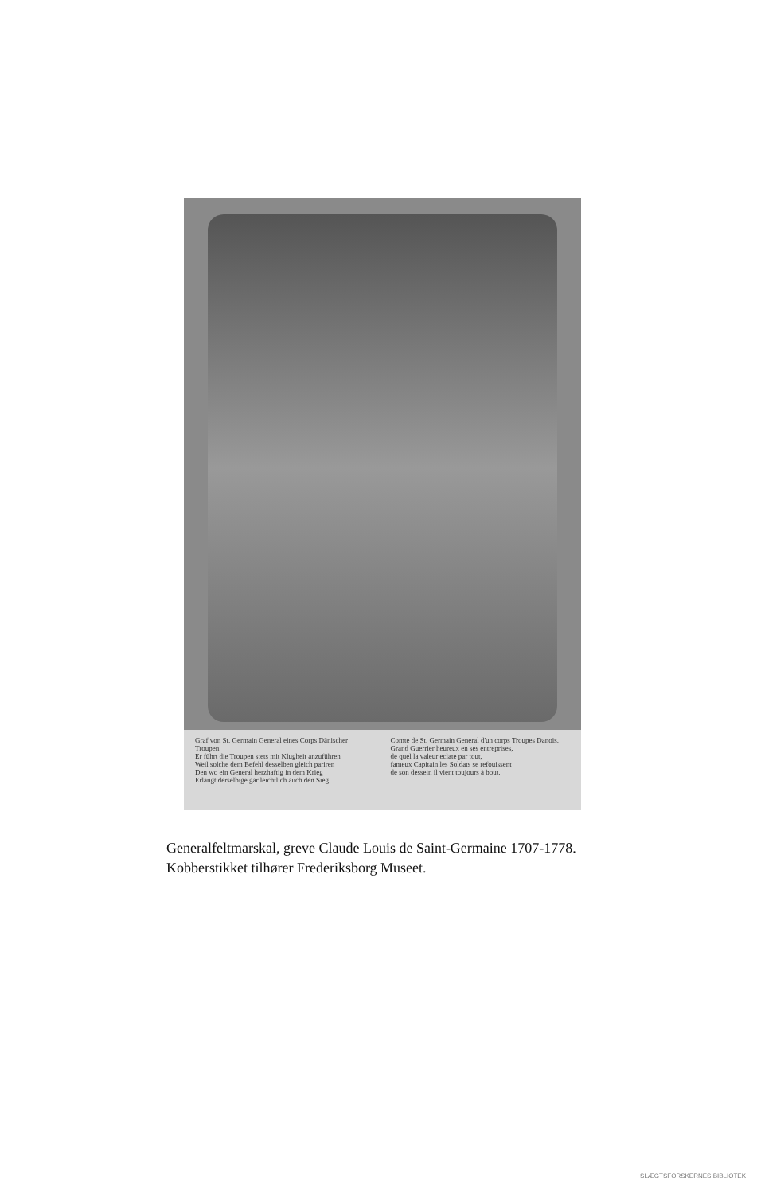Graf von St. Germain General eines Corps Dänischer Troupen.
Er führt die Troupen stets mit Klugheit anzuführen
Weil solche dem Befehl desselben gleich pariren
Den wo ein General herzhaftig in dem Krieg
Erlangt derselbige gar leichtlich auch den Sieg.
Comte de St. Germain General d'un corps Troupes Danois.
Grand Guerrier heureux en ses entreprises,
de quel la valeur eclate par tout,
fameux Capitain les Soldats se refouissent
de son dessein il vient toujours à bout.
Generalfeltmarskal, greve Claude Louis de Saint-Germaine 1707-1778.
Kobberstikket tilhører Frederiksborg Museet.
SLÆGTSFORSKERNES BIBLIOTEK